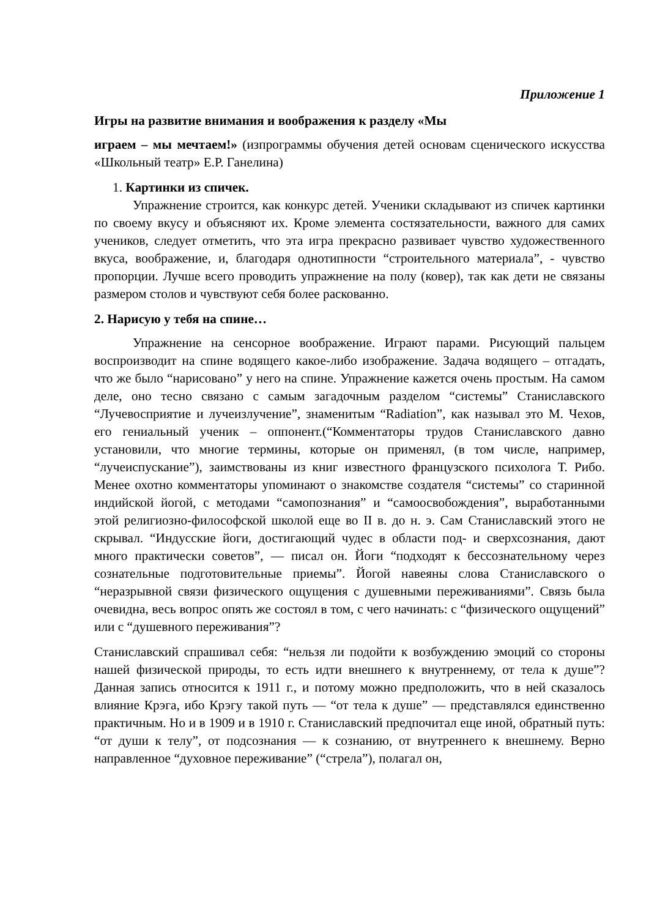Приложение 1
Игры на развитие внимания и воображения к разделу «Мы
играем – мы мечтаем!» (изпрограммы обучения детей основам сценического искусства «Школьный театр» Е.Р. Ганелина)
1. Картинки из спичек.
Упражнение строится, как конкурс детей. Ученики складывают из спичек картинки по своему вкусу и объясняют их. Кроме элемента состязательности, важного для самих учеников, следует отметить, что эта игра прекрасно развивает чувство художественного вкуса, воображение, и, благодаря однотипности “строительного материала”, - чувство пропорции. Лучше всего проводить упражнение на полу (ковер), так как дети не связаны размером столов и чувствуют себя более раскованно.
2. Нарисую у тебя на спине…
Упражнение на сенсорное воображение. Играют парами. Рисующий пальцем воспроизводит на спине водящего какое-либо изображение. Задача водящего – отгадать, что же было “нарисовано” у него на спине. Упражнение кажется очень простым. На самом деле, оно тесно связано с самым загадочным разделом “системы” Станиславского “Лучевосприятие и лучеизлучение”, знаменитым “Radiation”, как называл это М. Чехов, его гениальный ученик – оппонент.(“Комментаторы трудов Станиславского давно установили, что многие термины, которые он применял, (в том числе, например, “лучеиспускание”), заимствованы из книг известного французского психолога Т. Рибо. Менее охотно комментаторы упоминают о знакомстве создателя “системы” со старинной индийской йогой, с методами “самопознания” и “самоосвобождения”, выработанными этой религиозно-философской школой еще во II в. до н. э. Сам Станиславский этого не скрывал. “Индусские йоги, достигающий чудес в области под- и сверхсознания, дают много практически советов”, — писал он. Йоги “подходят к бессознательному через сознательные подготовительные приемы”. Йогой навеяны слова Станиславского о “неразрывной связи физического ощущения с душевными переживаниями”. Связь была очевидна, весь вопрос опять же состоял в том, с чего начинать: с “физического ощущений” или с “душевного переживания”?
Станиславский спрашивал себя: “нельзя ли подойти к возбуждению эмоций со стороны нашей физической природы, то есть идти внешнего к внутреннему, от тела к душе”? Данная запись относится к 1911 г., и потому можно предположить, что в ней сказалось влияние Крэга, ибо Крэгу такой путь — “от тела к душе” — представлялся единственно практичным. Но и в 1909 и в 1910 г. Станиславский предпочитал еще иной, обратный путь: “от души к телу”, от подсознания — к сознанию, от внутреннего к внешнему. Верно направленное “духовное переживание” (“стрела”), полагал он,